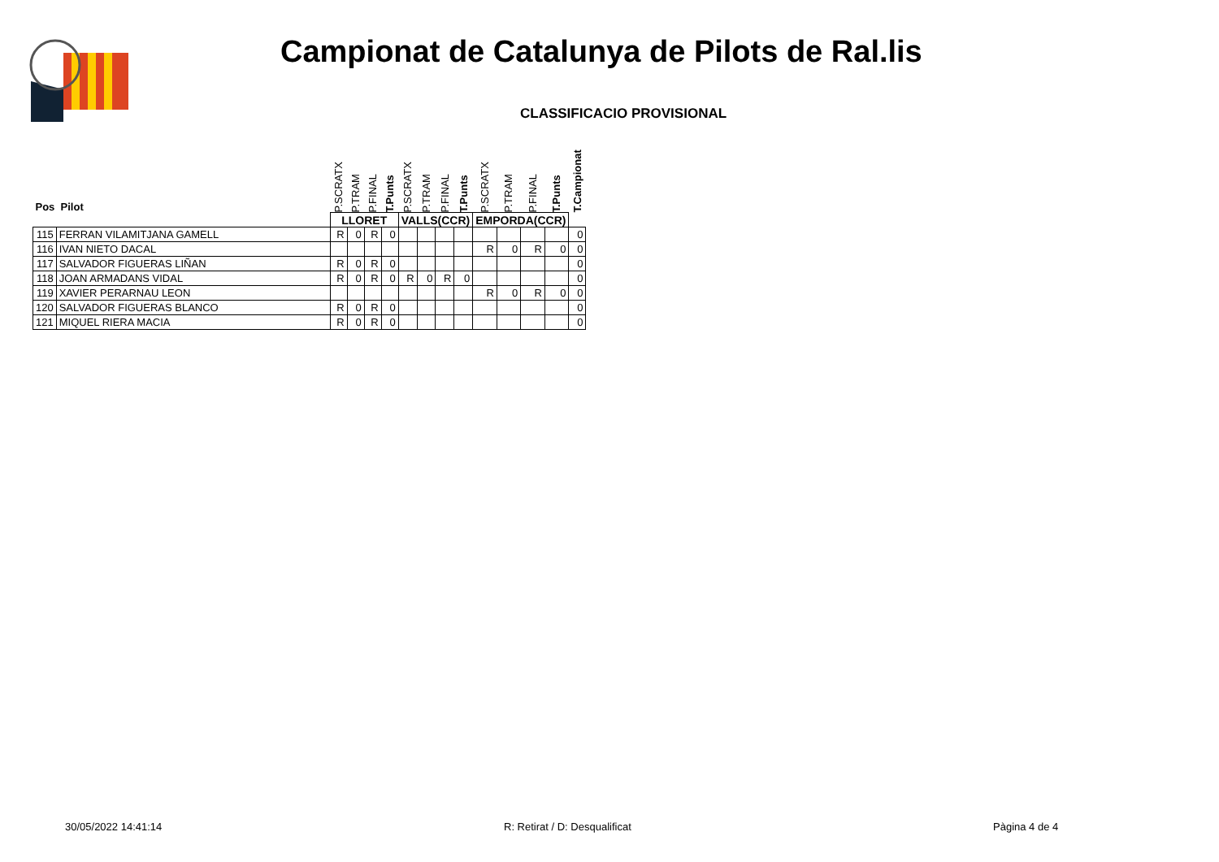Campionat de Catalunya de Pilots de Ral.lis
CLASSIFICACIO PROVISIONAL
| Pos Pilot | | P.SCRATX | P.TRAM | P.FINAL | T.Punts | P.SCRATX | P.TRAM | P.FINAL | T.Punts | P.SCRATX | P.TRAM | P.FINAL | T.Punts | T.Campionat |
| --- | --- | --- | --- | --- | --- | --- | --- | --- | --- | --- | --- | --- | --- | --- |
| | | LLORET | | | | VALLS(CCR) | | | | EMPORDA(CCR) | | | | |
| 115 | FERRAN VILAMITJANA GAMELL | R | 0 | R | 0 | | | | | | | | | 0 |
| 116 | IVAN NIETO DACAL | | | | | | | | | R | 0 | R | 0 | 0 |
| 117 | SALVADOR FIGUERAS LIÑAN | R | 0 | R | 0 | | | | | | | | | 0 |
| 118 | JOAN ARMADANS VIDAL | R | 0 | R | 0 | R | 0 | R | 0 | | | | | 0 |
| 119 | XAVIER PERARNAU LEON | | | | | | | | | R | 0 | R | 0 | 0 |
| 120 | SALVADOR FIGUERAS BLANCO | R | 0 | R | 0 | | | | | | | | | 0 |
| 121 | MIQUEL RIERA MACIA | R | 0 | R | 0 | | | | | | | | | 0 |
30/05/2022 14:41:14 R: Retirat / D: Desqualificat Pàgina 4 de 4